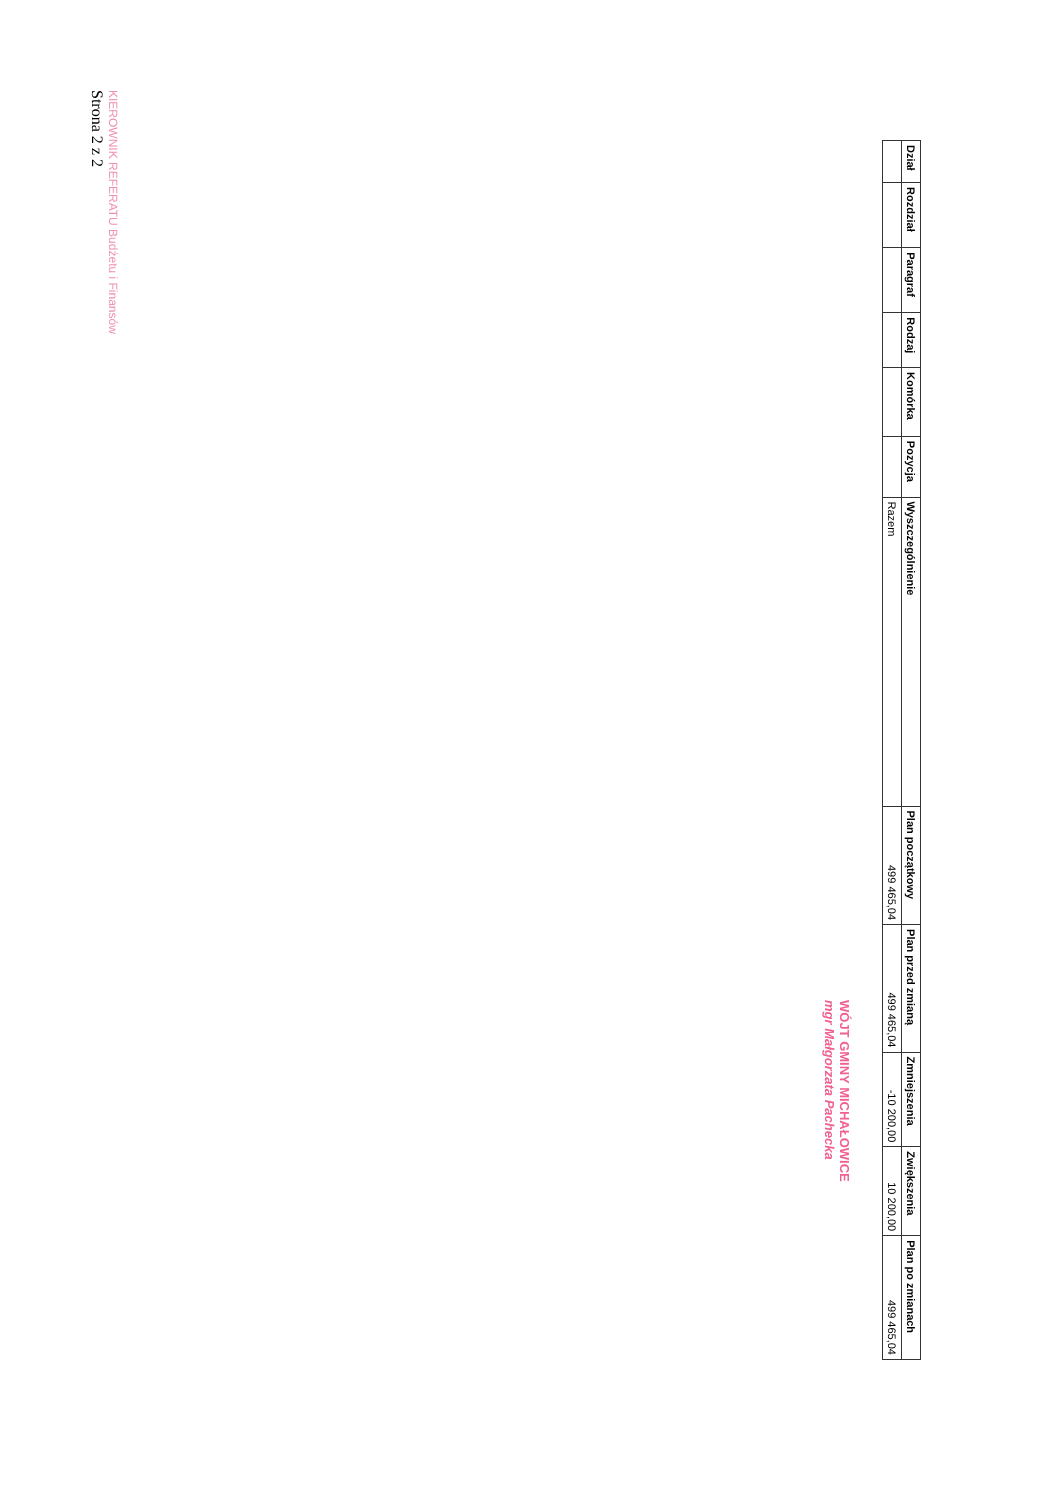| Dział | Rozdział | Paragraf | Rodzaj | Komórka | Pozycja | Wyszczególnienie | Plan początkowy | Plan przed zmianą | Zmniejszenia | Zwiększenia | Plan po zmianach |
| --- | --- | --- | --- | --- | --- | --- | --- | --- | --- | --- | --- |
| | | | | | | Razem | 499 465,04 | 499 465,04 | -10 200,00 | 10 200,00 | 499 465,04 |
WÓJT GMINY MICHAŁOWICE
mgr Małgorzata Pachecka
KIEROWNIK REFERATU Budżetu i Finansów
Strona 2 z 2